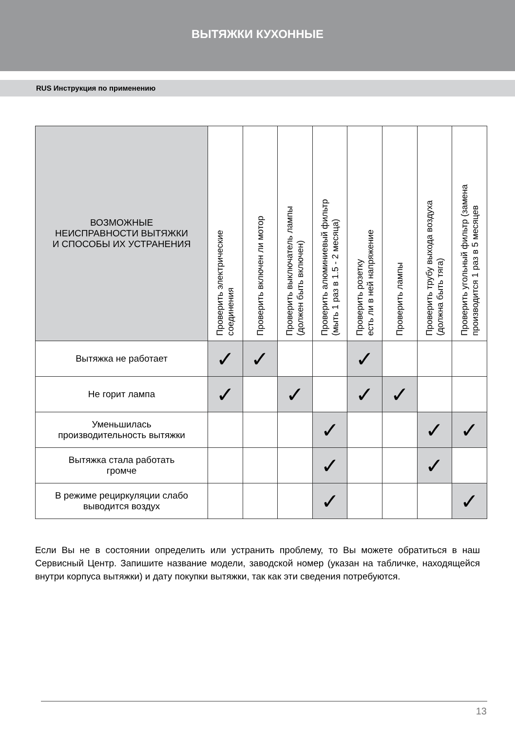ВЫТЯЖКИ КУХОННЫЕ
RUS Инструкция по применению
| ВОЗМОЖНЫЕ НЕИСПРАВНОСТИ ВЫТЯЖКИ И СПОСОБЫ ИХ УСТРАНЕНИЯ | Проверить электрические соединения | Проверить включен ли мотор | Проверить выключатель лампы (должен быть включен) | Проверить алюминиевый фильтр (мыть 1 раз в 1.5 - 2 месяца) | Проверить розетку есть ли в ней напряжение | Проверить лампы | Проверить трубу выхода воздуха (должна быть тяга) | Проверить угольный фильтр (замена производится 1 раз в 5 месяцев |
| --- | --- | --- | --- | --- | --- | --- | --- | --- |
| Вытяжка не работает | ✓ | ✓ | | | ✓ | | | |
| Не горит лампа | ✓ | | ✓ | | ✓ | ✓ | | |
| Уменьшилась производительность вытяжки | | | | ✓ | | | ✓ | ✓ |
| Вытяжка стала работать громче | | | | ✓ | | | ✓ | |
| В режиме рециркуляции слабо выводится воздух | | | | ✓ | | | | ✓ |
Если Вы не в состоянии определить или устранить проблему, то Вы можете обратиться в наш Сервисный Центр. Запишите название модели, заводской номер (указан на табличке, находящейся внутри корпуса вытяжки) и дату покупки вытяжки, так как эти сведения потребуются.
13